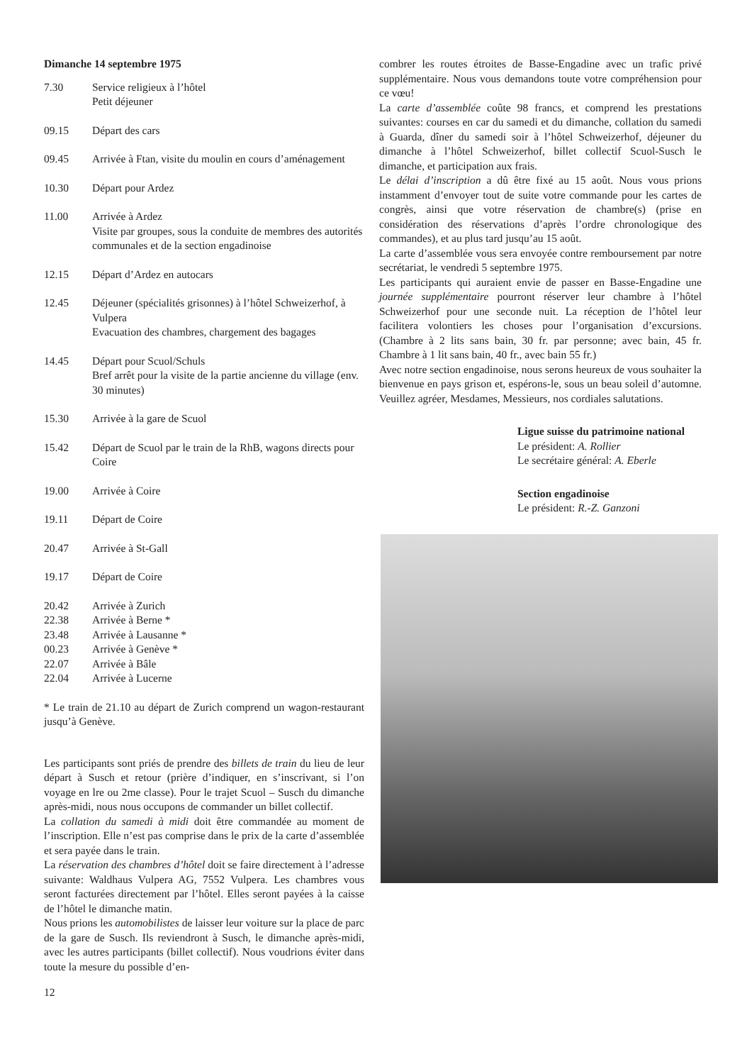Dimanche 14 septembre 1975
7.30 Service religieux à l’hôtel
Petit déjeuner
09.15 Départ des cars
09.45 Arrivée à Ftan, visite du moulin en cours d’aménagement
10.30 Départ pour Ardez
11.00 Arrivée à Ardez
Visite par groupes, sous la conduite de membres des autorités communales et de la section engadinoise
12.15 Départ d’Ardez en autocars
12.45 Déjeuner (spécialités grisonnes) à l’hôtel Schweizerhof, à Vulpera
Evacuation des chambres, chargement des bagages
14.45 Départ pour Scuol/Schuls
Bref arrêt pour la visite de la partie ancienne du village (env. 30 minutes)
15.30 Arrivée à la gare de Scuol
15.42 Départ de Scuol par le train de la RhB, wagons directs pour Coire
19.00 Arrivée à Coire
19.11 Départ de Coire
20.47 Arrivée à St-Gall
19.17 Départ de Coire
20.42 Arrivée à Zurich
22.38 Arrivée à Berne *
23.48 Arrivée à Lausanne *
00.23 Arrivée à Genève *
22.07 Arrivée à Bâle
22.04 Arrivée à Lucerne
* Le train de 21.10 au départ de Zurich comprend un wagon-restaurant jusqu’à Genève.
Les participants sont priés de prendre des billets de train du lieu de leur départ à Susch et retour (prière d’indiquer, en s’inscrivant, si l’on voyage en lre ou 2me classe). Pour le trajet Scuol – Susch du dimanche après-midi, nous nous occupons de commander un billet collectif.
La collation du samedi à midi doit être commandée au moment de l’inscription. Elle n’est pas comprise dans le prix de la carte d’assemblée et sera payée dans le train.
La réservation des chambres d’hôtel doit se faire directement à l’adresse suivante: Waldhaus Vulpera AG, 7552 Vulpera. Les chambres vous seront facturées directement par l’hôtel. Elles seront payées à la caisse de l’hôtel le dimanche matin.
Nous prions les automobilistes de laisser leur voiture sur la place de parc de la gare de Susch. Ils reviendront à Susch, le dimanche après-midi, avec les autres participants (billet collectif). Nous voudrions éviter dans toute la mesure du possible d’en-
12
combrer les routes étroites de Basse-Engadine avec un trafic privé supplémentaire. Nous vous demandons toute votre compréhension pour ce vœu!
La carte d’assemblée coûte 98 francs, et comprend les prestations suivantes: courses en car du samedi et du dimanche, collation du samedi à Guarda, dîner du samedi soir à l’hôtel Schweizerhof, déjeuner du dimanche à l’hôtel Schweizerhof, billet collectif Scuol-Susch le dimanche, et participation aux frais.
Le délai d’inscription a dû être fixé au 15 août. Nous vous prions instamment d’envoyer tout de suite votre commande pour les cartes de congrès, ainsi que votre réservation de chambre(s) (prise en considération des réservations d’après l’ordre chronologique des commandes), et au plus tard jusqu’au 15 août.
La carte d’assemblée vous sera envoyée contre remboursement par notre secrétariat, le vendredi 5 septembre 1975.
Les participants qui auraient envie de passer en Basse-Engadine une journée supplémentaire pourront réserver leur chambre à l’hôtel Schweizerhof pour une seconde nuit. La réception de l’hôtel leur facilitera volontiers les choses pour l’organisation d’excursions. (Chambre à 2 lits sans bain, 30 fr. par personne; avec bain, 45 fr. Chambre à 1 lit sans bain, 40 fr., avec bain 55 fr.)
Avec notre section engadinoise, nous serons heureux de vous souhaiter la bienvenue en pays grison et, espérons-le, sous un beau soleil d’automne. Veuillez agréer, Mesdames, Messieurs, nos cordiales salutations.
Ligue suisse du patrimoine national
Le président: A. Rollier
Le secrétaire général: A. Eberle
Section engadinoise
Le président: R.-Z. Ganzoni